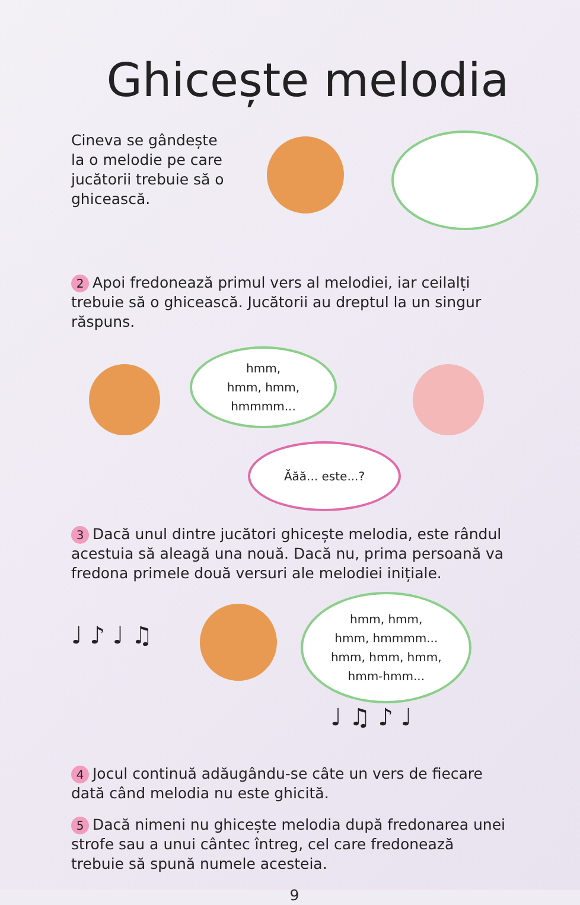Ghicește melodia
Cineva se gândește
la o melodie pe care jucătorii trebuie să o ghicească.
2 Apoi fredonează primul vers al melodiei, iar ceilalți trebuie să o ghicească. Jucătorii au dreptul la un singur răspuns.
hmm,
hmm, hmm,
hmmmm...
Ăăă... este...?
3 Dacă unul dintre jucători ghicește melodia, este rândul acestuia să aleagă una nouă. Dacă nu, prima persoană va fredona primele două versuri ale melodiei inițiale.
♩ ♪ ♩ ♫
hmm, hmm,
hmm, hmmmm...
hmm, hmm, hmm,
hmm-hmm...
♩ ♫ ♪ ♩
4 Jocul continuă adăugându-se câte un vers de fiecare dată când melodia nu este ghicită.
5 Dacă nimeni nu ghicește melodia după fredonarea unei strofe sau a unui cântec întreg, cel care fredonează trebuie să spună numele acesteia.
9